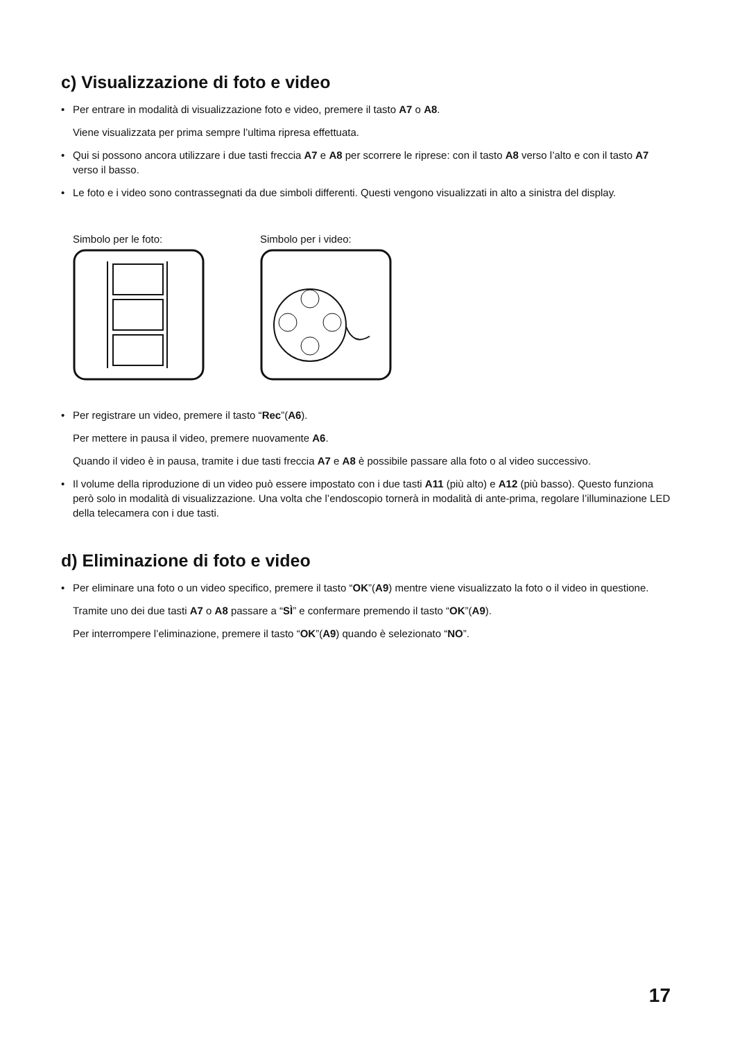c) Visualizzazione di foto e video
• Per entrare in modalità di visualizzazione foto e video, premere il tasto A7 o A8.
Viene visualizzata per prima sempre l’ultima ripresa effettuata.
• Qui si possono ancora utilizzare i due tasti freccia A7 e A8 per scorrere le riprese: con il tasto A8 verso l’alto e con il tasto A7 verso il basso.
• Le foto e i video sono contrassegnati da due simboli differenti. Questi vengono visualizzati in alto a sinistra del display.
Simbolo per le foto: Simbolo per i video:
• Per registrare un video, premere il tasto “Rec”(A6).
Per mettere in pausa il video, premere nuovamente A6.
Quando il video è in pausa, tramite i due tasti freccia A7 e A8 è possibile passare alla foto o al video successivo.
• Il volume della riproduzione di un video può essere impostato con i due tasti A11 (più alto) e A12 (più basso). Questo funziona però solo in modalità di visualizzazione. Una volta che l’endoscopio tornerà in modalità di ante-prima, regolare l’illuminazione LED della telecamera con i due tasti.
d) Eliminazione di foto e video
• Per eliminare una foto o un video specifico, premere il tasto “OK”(A9) mentre viene visualizzato la foto o il video in questione.
Tramite uno dei due tasti A7 o A8 passare a “SÌ” e confermare premendo il tasto “OK”(A9).
Per interrompere l’eliminazione, premere il tasto “OK”(A9) quando è selezionato “NO”.
17